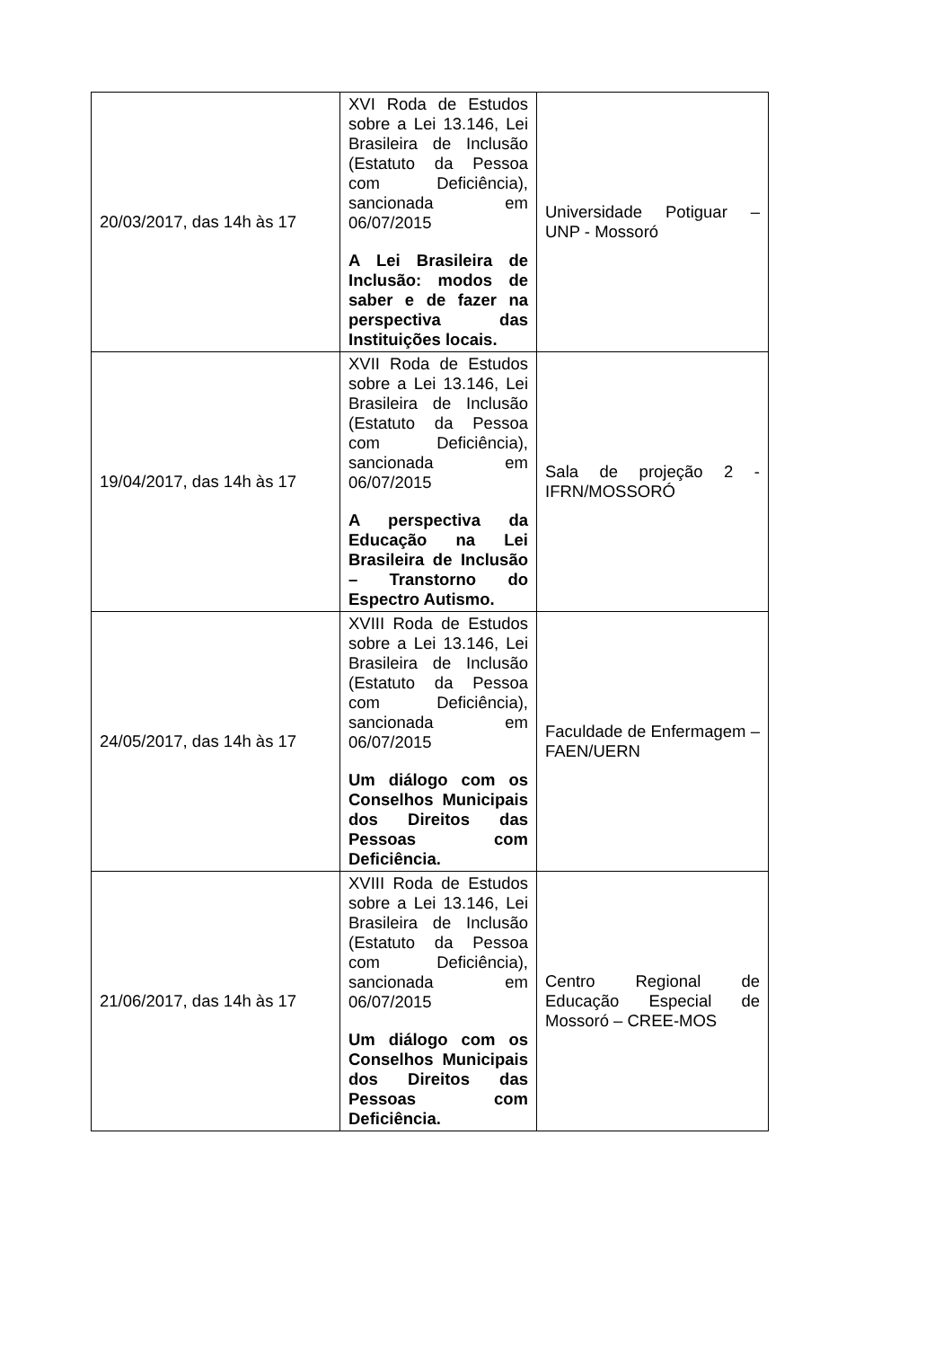| 20/03/2017, das 14h às 17 | XVI Roda de Estudos sobre a Lei 13.146, Lei Brasileira de Inclusão (Estatuto da Pessoa com Deficiência), sancionada em 06/07/2015 A Lei Brasileira de Inclusão: modos de saber e de fazer na perspectiva das Instituições locais. | Universidade Potiguar – UNP - Mossoró |
| 19/04/2017, das 14h às 17 | XVII Roda de Estudos sobre a Lei 13.146, Lei Brasileira de Inclusão (Estatuto da Pessoa com Deficiência), sancionada em 06/07/2015 A perspectiva da Educação na Lei Brasileira de Inclusão – Transtorno do Espectro Autismo. | Sala de projeção 2 -IFRN/MOSSORÓ |
| 24/05/2017, das 14h às 17 | XVIII Roda de Estudos sobre a Lei 13.146, Lei Brasileira de Inclusão (Estatuto da Pessoa com Deficiência), sancionada em 06/07/2015 Um diálogo com os Conselhos Municipais dos Direitos das Pessoas com Deficiência. | Faculdade de Enfermagem – FAEN/UERN |
| 21/06/2017, das 14h às 17 | XVIII Roda de Estudos sobre a Lei 13.146, Lei Brasileira de Inclusão (Estatuto da Pessoa com Deficiência), sancionada em 06/07/2015 Um diálogo com os Conselhos Municipais dos Direitos das Pessoas com Deficiência. | Centro Regional de Educação Especial de Mossoró – CREE-MOS |